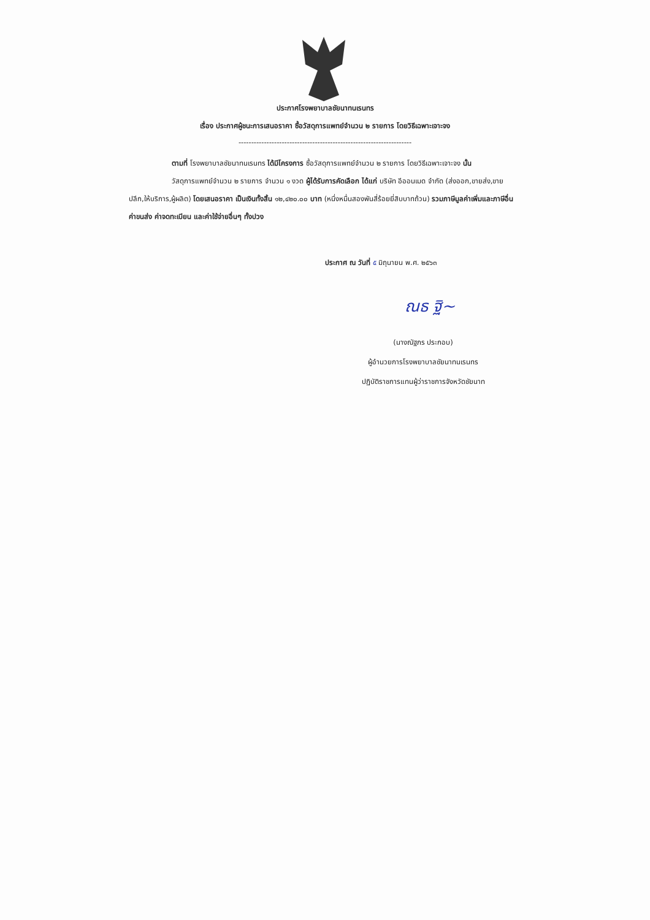ประกาศโรงพยาบาลชัยนาทนเรนทร
เรื่อง ประกาศผู้ชนะการเสนอราคา ซื้อวัสดุการแพทย์จำนวน ๒ รายการ โดยวิธีเฉพาะเจาะจง
--------------------------------------------------------------------
ตามที่ โรงพยาบาลชัยนาทนเรนทร ได้มีโครงการ ซื้อวัสดุการแพทย์จำนวน ๒ รายการ โดยวิธีเฉพาะเจาะจง นั้น
วัสดุการแพทย์จำนวน ๒ รายการ จำนวน ๑ งวด ผู้ได้รับการคัดเลือก ได้แก่ บริษัท อีออนเมด จำกัด (ส่งออก,ขายส่ง,ขายปลีก,ให้บริการ,ผู้ผลิต) โดยเสนอราคา เป็นเงินทั้งสิ้น ๑๒,๔๒๐.๐๐ บาท (หนึ่งหมื่นสองพันสี่ร้อยยี่สิบบาทถ้วน) รวมภาษีมูลค่าเพิ่มและภาษีอื่น ค่าขนส่ง ค่าจดทะเบียน และค่าใช้จ่ายอื่นๆ ทั้งปวง
ประกาศ ณ วันที่ ๕ มิถุนายน พ.ศ. ๒๕๖๓
ณธ ฐิ~
(นางณัฐภร ประกอบ)
ผู้อำนวยการโรงพยาบาลชัยนาทนเรนทร
ปฏิบัติราชการแทนผู้ว่าราชการจังหวัดชัยนาท